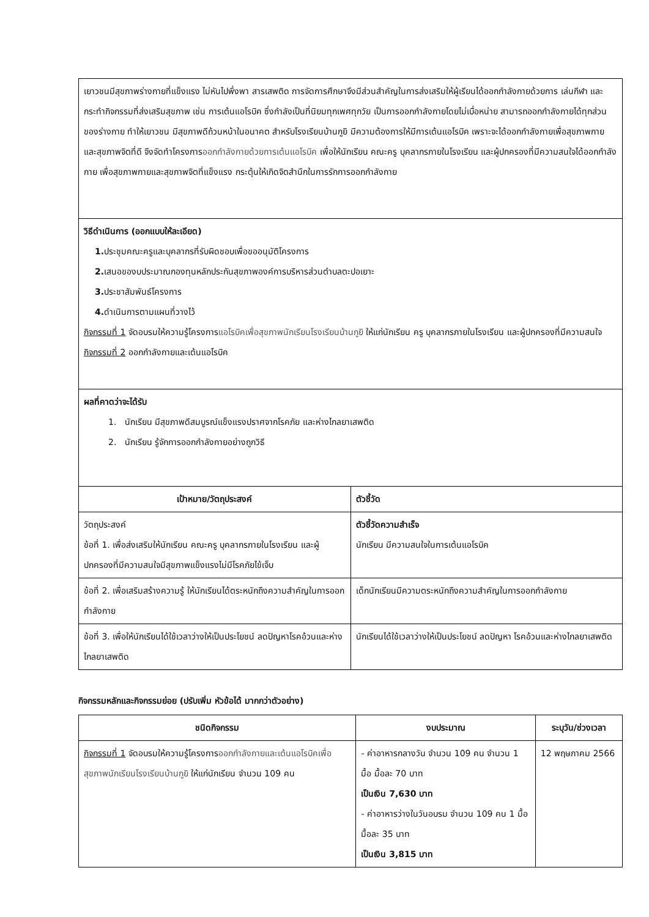| เยาวชนมีสุขภาพร่างกายที่แข็งแรง ไม่หันไปพึ่งพา สารเสพติด การจัดการศึกษาจึงมีส่วนสำคัญในการส่งเสริมให้ผู้เรียนได้ออกกำลังกายด้วยการ เล่นกีฬา และกระทำกิจกรรมที่ส่งเสริมสุขภาพ เช่น การเต้นแอโรบิค ซึ่งกำลังเป็นที่นิยมทุกเพศทุกวัย เป็นการออกกำลังกายโดยไม่เบื่อหน่าย สามารถออกกำลังกายได้ทุกส่วนของร่างกาย ทำให้เยาวชน มีสุขภาพดีถ้วนหน้าในอนาคต สำหรับโรงเรียนบ้านกูยิ มีความต้องการให้มีการเต้นแอโรบิค เพราะจะได้ออกกำลังกายเพื่อสุขภาพกาย และสุขภาพจิตที่ดี จึงจัดทำโครงการ ออกกำลังกายด้วยการเต้นแอโรบิค เพื่อให้นักเรียน คณะครู บุคลากรภายในโรงเรียน และผู้ปกครองที่มีความสนใจได้ออกกำลังกาย เพื่อสุขภาพกายและสุขภาพจิตที่แข็งแรง กระตุ้นให้เกิดจิตสำนึกในการรักการออกกำลังกาย | |
| วิธีดำเนินการ (ออกแบบให้ละเอียด) 1. ประชุมคณะครูและบุคลากรที่รับผิดชอบเพื่อขออนุมัติโครงการ 2. เสนอของบประมาณกองทุนหลักประกันสุขภาพองค์การบริหารส่วนตำบลตะปอเยาะ 3. ประชาสัมพันธ์โครงการ 4. ดำเนินการตามแผนที่วางไว้ กิจกรรมที่ 1 จัดอบรมให้ความรู้โครงการ แอโรบิคเพื่อสุขภาพนักเรียนโรงเรียนบ้านกูยิ ให้แก่นักเรียน ครู บุคลากรภายในโรงเรียน และผู้ปกครองที่มีความสนใจ กิจกรรมที่ 2 ออกกำลังกายและเต้นแอโรบิค | |
| ผลที่คาดว่าจะได้รับ 1. นักเรียน มีสุขภาพดีสมบูรณ์แข็งแรงปราศจากโรคภัย และห่างไกลยาเสพติด 2. นักเรียน รู้จักการออกกำลังกายอย่างถูกวิธี | |
| เป้าหมาย/วัตถุประสงค์ | ตัวชี้วัด |
| วัตถุประสงค์ ข้อที่ 1. เพื่อส่งเสริมให้นักเรียน คณะครู บุคลากรภายในโรงเรียน และผู้ปกครองที่มีความสนใจมีสุขภาพแข็งแรงไม่มีโรคภัยไข้เจ็บ | ตัวชี้วัดความสำเร็จ นักเรียน มีความสนใจในการเต้นแอโรบิค |
| ข้อที่ 2. เพื่อเสริมสร้างความรู้ ให้นักเรียนได้ตระหนักถึงความสำคัญในการออกกำลังกาย | เด็กนักเรียนมีความตระหนักถึงความสำคัญในการออกกำลังกาย |
| ข้อที่ 3. เพื่อให้นักเรียนได้ใช้เวลาว่างให้เป็นประโยชน์ ลดปัญหาโรคอ้วนและห่างไกลยาเสพติด | นักเรียนได้ใช้เวลาว่างให้เป็นประโยชน์ ลดปัญหา โรคอ้วนและห่างไกลยาเสพติด |
กิจกรรมหลักและกิจกรรมย่อย (ปรับเพิ่ม หัวข้อได้ มากกว่าตัวอย่าง)
| ชนิดกิจกรรม | งบประมาณ | ระบุวัน/ช่วงเวลา |
| --- | --- | --- |
| กิจกรรมที่ 1 จัดอบรมให้ความรู้โครงการ ออกกำลังกายและเต้นแอโรบิคเพื่อสุขภาพนักเรียนโรงเรียนบ้านกูยิ ให้แก่นักเรียน จำนวน 109 คน | - ค่าอาหารกลางวัน จำนวน 109 คน จำนวน 1 มื้อ มื้อละ 70 บาท เป็นเงิน 7,630 บาท - ค่าอาหารว่างในวันอบรม จำนวน 109 คน 1 มื้อ มื้อละ 35 บาท เป็นเงิน 3,815 บาท | 12 พฤษภาคม 2566 |